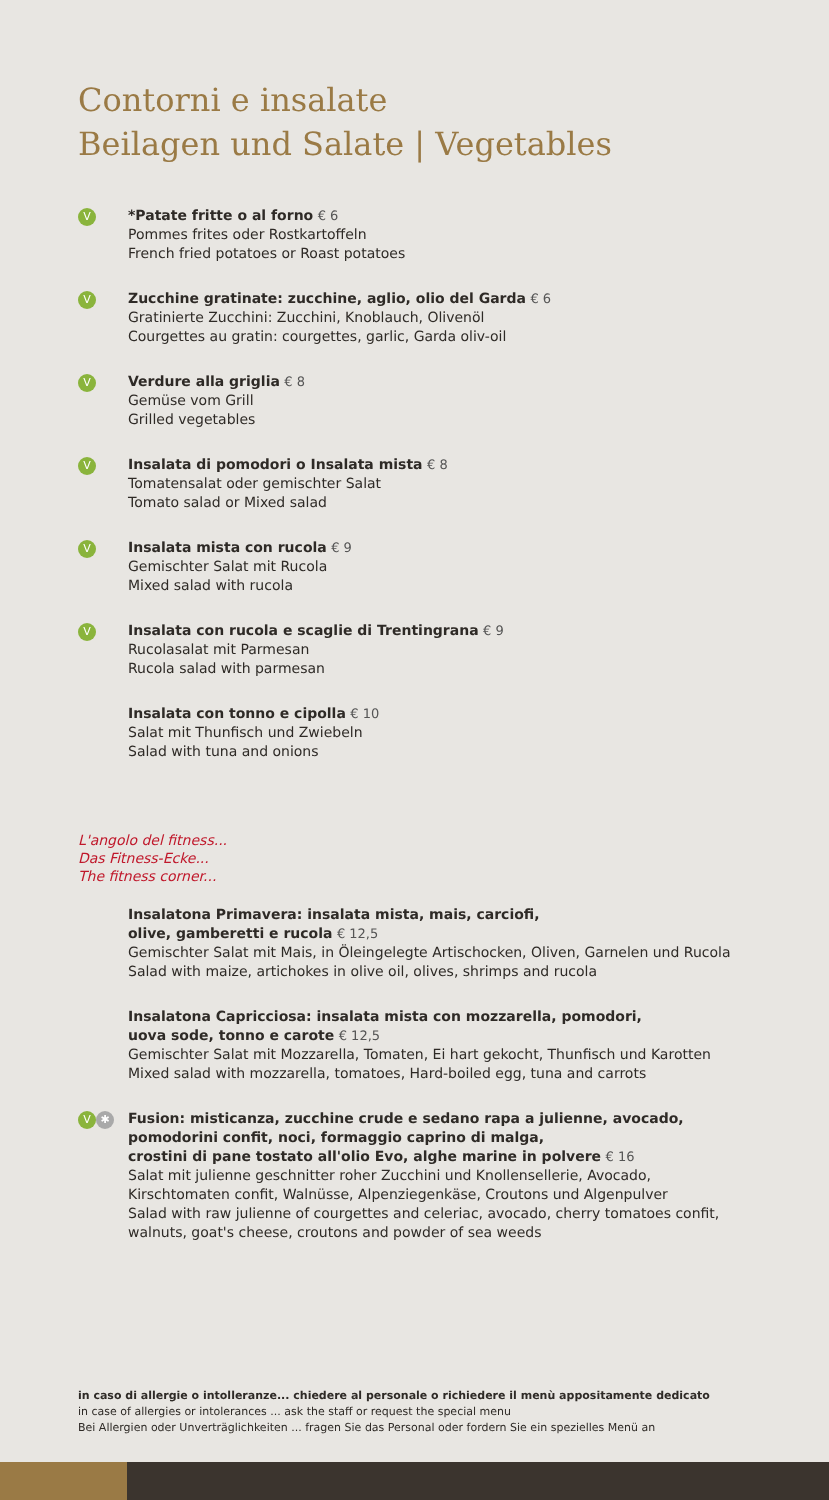Contorni e insalate
Beilagen und Salate | Vegetables
V
*Patate fritte o al forno € 6
Pommes frites oder Rostkartoffeln
French fried potatoes or Roast potatoes
V
Zucchine gratinate: zucchine, aglio, olio del Garda € 6
Gratinierte Zucchini: Zucchini, Knoblauch, Olivenöl
Courgettes au gratin: courgettes, garlic, Garda oliv-oil
V
Verdure alla griglia € 8
Gemüse vom Grill
Grilled vegetables
V
Insalata di pomodori o Insalata mista € 8
Tomatensalat oder gemischter Salat
Tomato salad or Mixed salad
V
Insalata mista con rucola € 9
Gemischter Salat mit Rucola
Mixed salad with rucola
V
Insalata con rucola e scaglie di Trentingrana € 9
Rucolasalat mit Parmesan
Rucola salad with parmesan
Insalata con tonno e cipolla € 10
Salat mit Thunfisch und Zwiebeln
Salad with tuna and onions
L'angolo del fitness...
Das Fitness-Ecke...
The fitness corner...
Insalatona Primavera: insalata mista, mais, carciofi,
olive, gamberetti e rucola € 12,5
Gemischter Salat mit Mais, in Öleingelegte Artischocken, Oliven, Garnelen und Rucola
Salad with maize, artichokes in olive oil, olives, shrimps and rucola
Insalatona Capricciosa: insalata mista con mozzarella, pomodori,
uova sode, tonno e carote € 12,5
Gemischter Salat mit Mozzarella, Tomaten, Ei hart gekocht, Thunfisch und Karotten
Mixed salad with mozzarella, tomatoes, Hard-boiled egg, tuna and carrots
V ✱
Fusion: misticanza, zucchine crude e sedano rapa a julienne, avocado,
pomodorini confit, noci, formaggio caprino di malga,
crostini di pane tostato all'olio Evo, alghe marine in polvere € 16
Salat mit julienne geschnitter roher Zucchini und Knollensellerie, Avocado,
Kirschtomaten confit, Walnüsse, Alpenziegenkäse, Croutons und Algenpulver
Salad with raw julienne of courgettes and celeriac, avocado, cherry tomatoes confit,
walnuts, goat's cheese, croutons and powder of sea weeds
in caso di allergie o intolleranze... chiedere al personale o richiedere il menù appositamente dedicato
in case of allergies or intolerances ... ask the staff or request the special menu
Bei Allergien oder Unverträglichkeiten ... fragen Sie das Personal oder fordern Sie ein spezielles Menü an